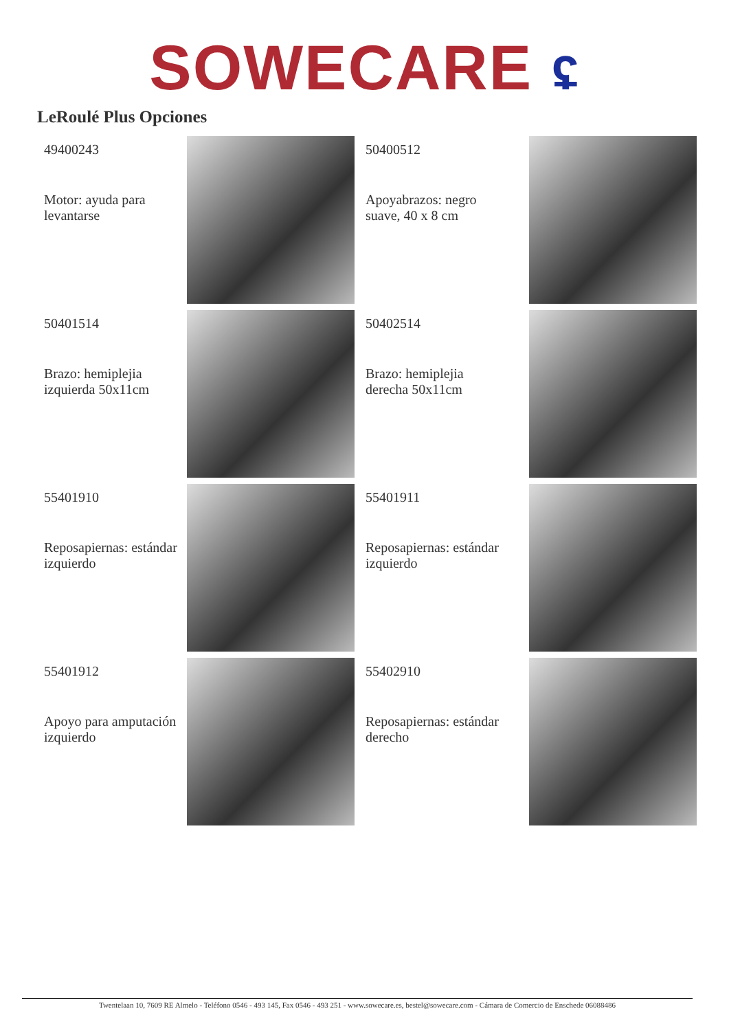SOWECARE ʢ
LeRoulé Plus Opciones
49400243
Motor: ayuda para levantarse
50400512
Apoyabrazos: negro suave, 40 x 8 cm
50401514
Brazo: hemiplejia izquierda 50x11cm
50402514
Brazo: hemiplejia derecha 50x11cm
55401910
Reposapiernas: estándar izquierdo
55401911
Reposapiernas: estándar izquierdo
55401912
Apoyo para amputación izquierdo
55402910
Reposapiernas: estándar derecho
Twentelaan 10, 7609 RE Almelo - Teléfono 0546 - 493 145, Fax 0546 - 493 251 - www.sowecare.es, bestel@sowecare.com - Cámara de Comercio de Enschede 06088486